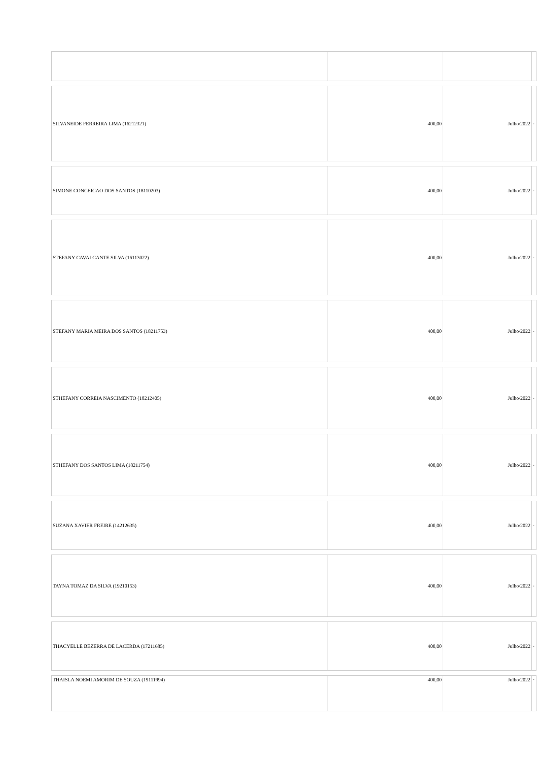| SILVANEIDE FERREIRA LIMA (16212321) | 400,00 | Julho/2022 | - |
| SIMONE CONCEICAO DOS SANTOS (18110203) | 400,00 | Julho/2022 | - |
| STEFANY CAVALCANTE SILVA (16113022) | 400,00 | Julho/2022 | - |
| STEFANY MARIA MEIRA DOS SANTOS (18211753) | 400,00 | Julho/2022 | - |
| STHEFANY CORREIA NASCIMENTO (18212405) | 400,00 | Julho/2022 | - |
| STHEFANY DOS SANTOS LIMA (18211754) | 400,00 | Julho/2022 | - |
| SUZANA XAVIER FREIRE (14212635) | 400,00 | Julho/2022 | - |
| TAYNA TOMAZ DA SILVA (19210153) | 400,00 | Julho/2022 | - |
| THACYELLE BEZERRA DE LACERDA (17211685) | 400,00 | Julho/2022 | - |
| THAISLA NOEMI AMORIM DE SOUZA (19111994) | 400,00 | Julho/2022 | - |